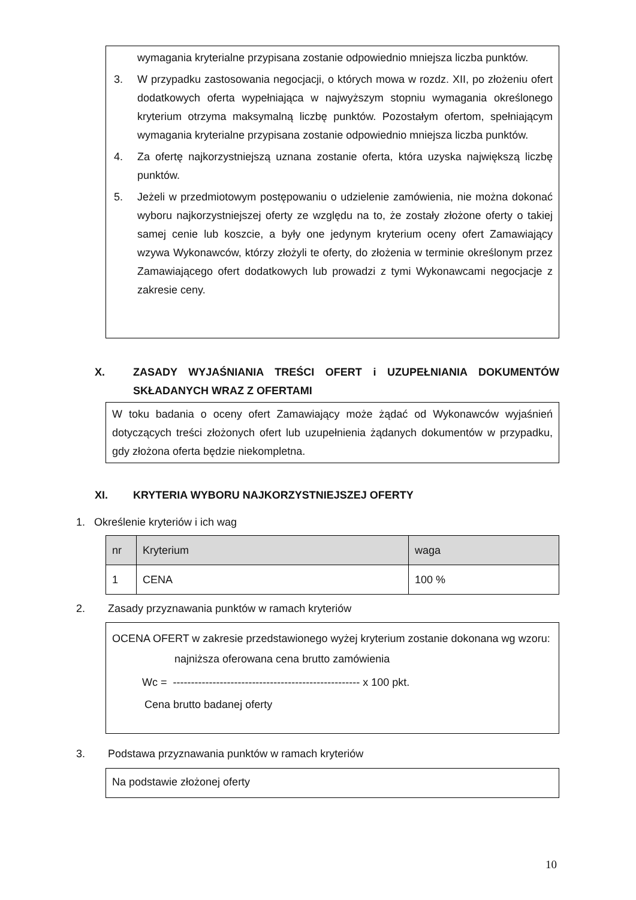wymagania kryterialne przypisana zostanie odpowiednio mniejsza liczba punktów.
3. W przypadku zastosowania negocjacji, o których mowa w rozdz. XII, po złożeniu ofert dodatkowych oferta wypełniająca w najwyższym stopniu wymagania określonego kryterium otrzyma maksymalną liczbę punktów. Pozostałym ofertom, spełniającym wymagania kryterialne przypisana zostanie odpowiednio mniejsza liczba punktów.
4. Za ofertę najkorzystniejszą uznana zostanie oferta, która uzyska największą liczbę punktów.
5. Jeżeli w przedmiotowym postępowaniu o udzielenie zamówienia, nie można dokonać wyboru najkorzystniejszej oferty ze względu na to, że zostały złożone oferty o takiej samej cenie lub koszcie, a były one jedynym kryterium oceny ofert Zamawiający wzywa Wykonawców, którzy złożyli te oferty, do złożenia w terminie określonym przez Zamawiającego ofert dodatkowych lub prowadzi z tymi Wykonawcami negocjacje z zakresie ceny.
X. ZASADY WYJAŚNIANIA TREŚCI OFERT i UZUPEŁNIANIA DOKUMENTÓW SKŁADANYCH WRAZ Z OFERTAMI
W toku badania o oceny ofert Zamawiający może żądać od Wykonawców wyjaśnień dotyczących treści złożonych ofert lub uzupełnienia żądanych dokumentów w przypadku, gdy złożona oferta będzie niekompletna.
XI. KRYTERIA WYBORU NAJKORZYSTNIEJSZEJ OFERTY
1. Określenie kryteriów i ich wag
| nr | Kryterium | waga |
| --- | --- | --- |
| 1 | CENA | 100 % |
2. Zasady przyznawania punktów w ramach kryteriów
OCENA OFERT w zakresie przedstawionego wyżej kryterium zostanie dokonana wg wzoru:
najniższa oferowana cena brutto zamówienia
Wc = ---------------------------------------------------- x 100 pkt.
Cena brutto badanej oferty
3. Podstawa przyznawania punktów w ramach kryteriów
Na podstawie złożonej oferty
10